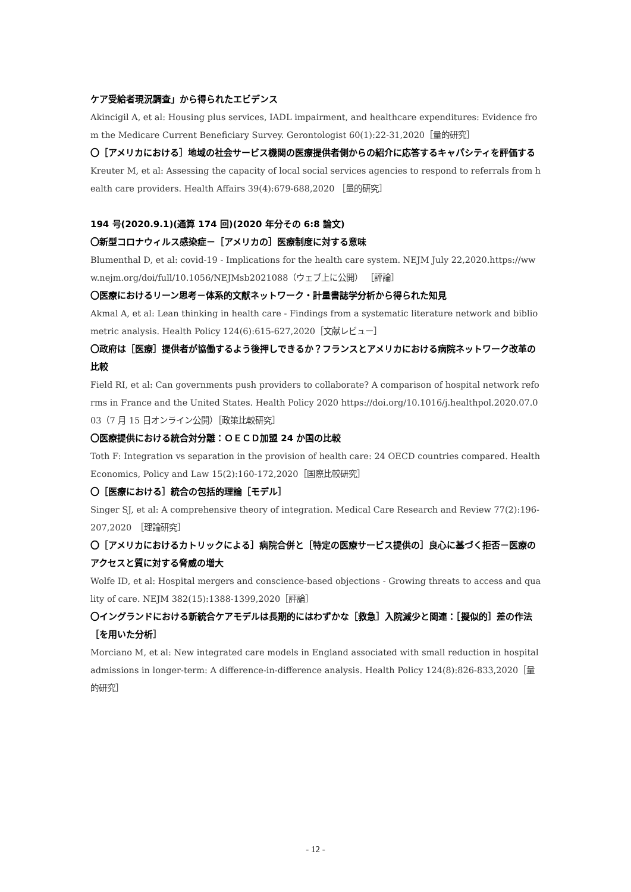ケア受給者現況調査」から得られたエビデンス
Akincigil A, et al: Housing plus services, IADL impairment, and healthcare expenditures: Evidence from the Medicare Current Beneficiary Survey. Gerontologist 60(1):22-31,2020［量的研究］
〇［アメリカにおける］地域の社会サービス機関の医療提供者側からの紹介に応答するキャパシティを評価する
Kreuter M, et al: Assessing the capacity of local social services agencies to respond to referrals from health care providers. Health Affairs 39(4):679-688,2020 ［量的研究］
194 号(2020.9.1)(通算 174 回)(2020 年分その 6:8 論文)
〇新型コロナウィルス感染症－［アメリカの］医療制度に対する意味
Blumenthal D, et al: covid-19 - Implications for the health care system. NEJM July 22,2020.https://www.nejm.org/doi/full/10.1056/NEJMsb2021088（ウェブ上に公開） ［評論］
〇医療におけるリーン思考－体系的文献ネットワーク・計量書誌学分析から得られた知見
Akmal A, et al: Lean thinking in health care - Findings from a systematic literature network and bibliometric analysis. Health Policy 124(6):615-627,2020［文献レビュー］
〇政府は［医療］提供者が協働するよう後押しできるか？フランスとアメリカにおける病院ネットワーク改革の比較
Field RI, et al: Can governments push providers to collaborate? A comparison of hospital network reforms in France and the United States. Health Policy 2020 https://doi.org/10.1016/j.healthpol.2020.07.003（7 月 15 日オンライン公開）［政策比較研究］
〇医療提供における統合対分離：ＯＥＣＤ加盟 24 か国の比較
Toth F: Integration vs separation in the provision of health care: 24 OECD countries compared. Health Economics, Policy and Law 15(2):160-172,2020［国際比較研究］
〇［医療における］統合の包括的理論［モデル］
Singer SJ, et al: A comprehensive theory of integration. Medical Care Research and Review 77(2):196-207,2020　［理論研究］
〇［アメリカにおけるカトリックによる］病院合併と［特定の医療サービス提供の］良心に基づく拒否－医療のアクセスと質に対する脅威の増大
Wolfe ID, et al: Hospital mergers and conscience-based objections - Growing threats to access and quality of care. NEJM 382(15):1388-1399,2020［評論］
〇イングランドにおける新統合ケアモデルは長期的にはわずかな［救急］入院減少と関連：［擬似的］差の作法［を用いた分析］
Morciano M, et al: New integrated care models in England associated with small reduction in hospital admissions in longer-term: A difference-in-difference analysis. Health Policy 124(8):826-833,2020［量的研究］
- 12 -